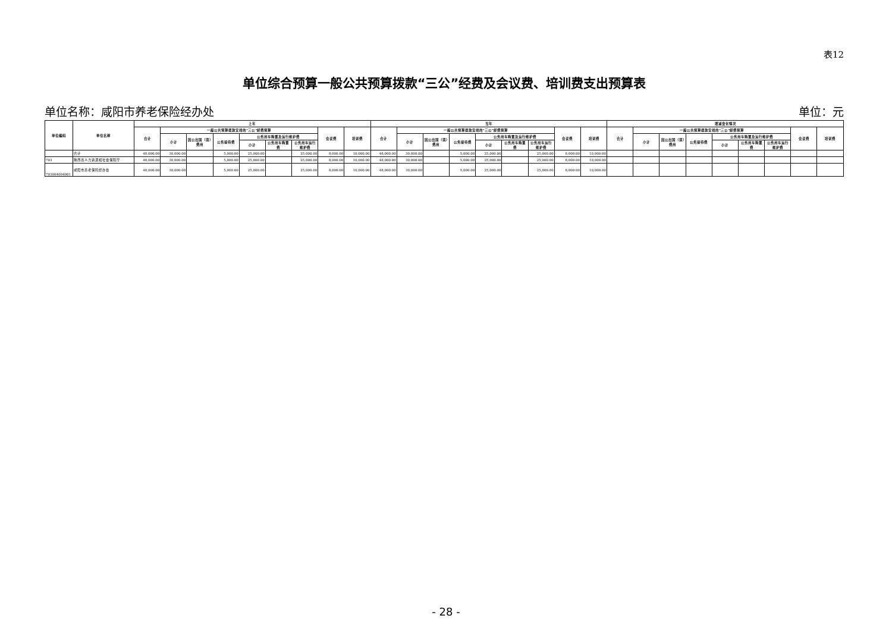表12
单位综合预算一般公共预算拨款“三公”经费及会议费、培训费支出预算表
单位名称：咸阳市养老保险经办处 单位：元
| 单位编码 | 单位名称 | 上年 | | | | | | | | | 当年 | | | | | | | | | 增减变化情况 | | | | | | | | |
| --- | --- | --- | --- | --- | --- | --- | --- | --- | --- | --- | --- | --- | --- | --- | --- | --- | --- | --- | --- | --- | --- | --- | --- | --- | --- | --- | --- | --- |
| | | 合计 | 一般公共预算拨款安排的“三公”经费预算 | | | | | | 会议费 | 培训费 | 合计 | 一般公共预算拨款安排的“三公”经费预算 | | | | | | 会议费 | 培训费 | 合计 | 一般公共预算拨款安排的“三公”经费预算 | | | | | | 会议费 | 培训费 |
| | | | 小计 | 因公出国（境）费用 | 公务接待费 | 公务用车购置及运行维护费 | | | | | | 小计 | 因公出国（境）费用 | 公务接待费 | 公务用车购置及运行维护费 | | | | | | 小计 | 因公出国（境）费用 | 公务接待费 | 公务用车购置及运行维护费 | | | | |
| | | | | | | 小计 | 公务用车购置费 | 公务用车运行维护费 | | | | | | | 小计 | 公务用车购置费 | 公务用车运行维护费 | | | | | | | 小计 | 公务用车购置费 | 公务用车运行维护费 | | |
| | 合计 | 48,000.00 | 30,000.00 | | 5,000.00 | 25,000.00 | | 25,000.00 | 8,000.00 | 10,000.00 | 48,000.00 | 30,000.00 | | 5,000.00 | 25,000.00 | | 25,000.00 | 8,000.00 | 10,000.00 | | | | | | | | | |
| 703 | 陕西省人力资源和社会保障厅 | 48,000.00 | 30,000.00 | | 5,000.00 | 25,000.00 | | 25,000.00 | 8,000.00 | 10,000.00 | 48,000.00 | 30,000.00 | | 5,000.00 | 25,000.00 | | 25,000.00 | 8,000.00 | 10,000.00 | | | | | | | | | |
| 703004004001 | 咸阳市养老保险经办处 | 48,000.00 | 30,000.00 | | 5,000.00 | 25,000.00 | | 25,000.00 | 8,000.00 | 10,000.00 | 48,000.00 | 30,000.00 | | 5,000.00 | 25,000.00 | | 25,000.00 | 8,000.00 | 10,000.00 | | | | | | | | | |
- 28 -